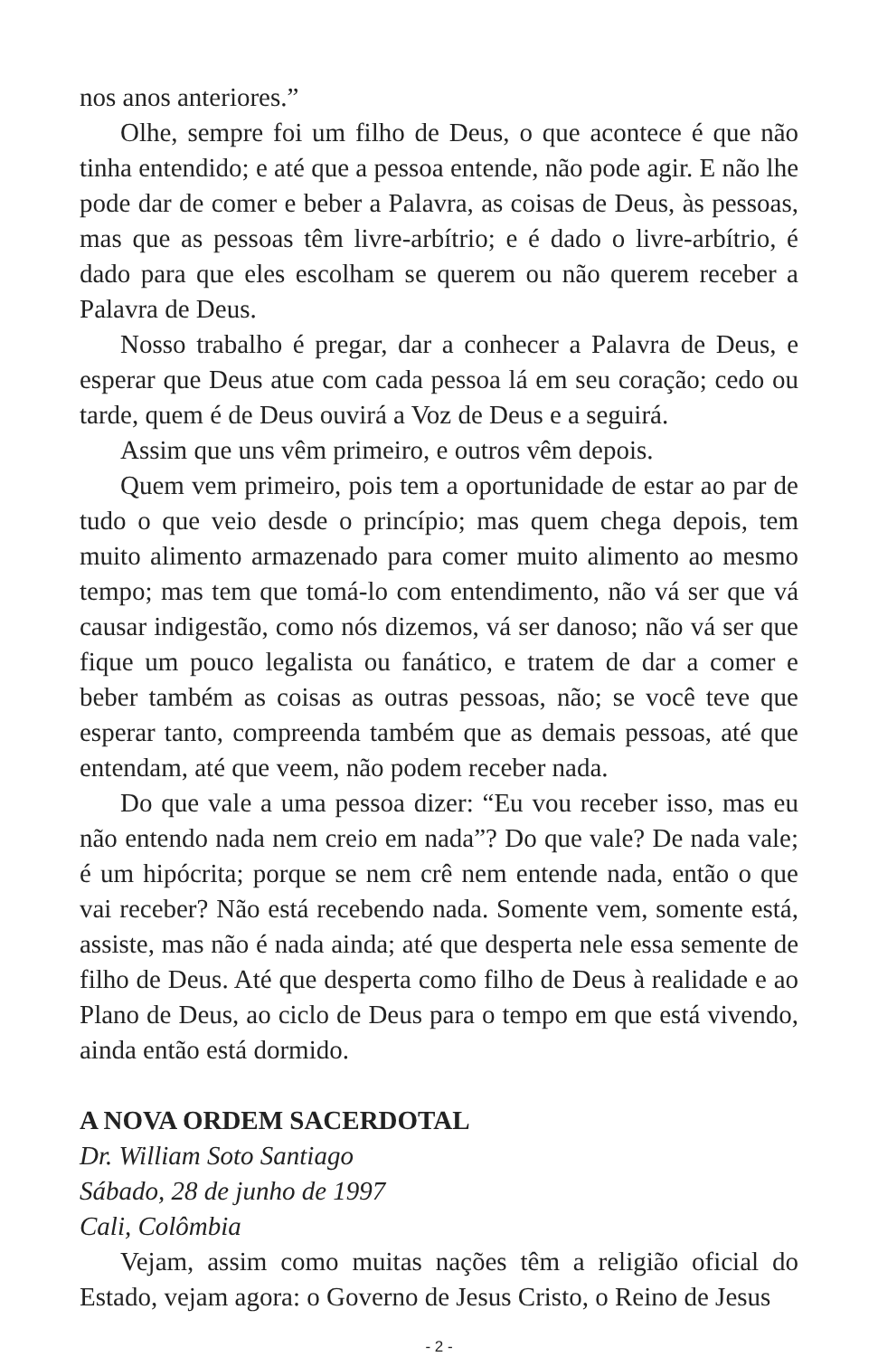nos anos anteriores.”
Olhe, sempre foi um filho de Deus, o que acontece é que não tinha entendido; e até que a pessoa entende, não pode agir. E não lhe pode dar de comer e beber a Palavra, as coisas de Deus, às pessoas, mas que as pessoas têm livre-arbítrio; e é dado o livre-arbítrio, é dado para que eles escolham se querem ou não querem receber a Palavra de Deus.
Nosso trabalho é pregar, dar a conhecer a Palavra de Deus, e esperar que Deus atue com cada pessoa lá em seu coração; cedo ou tarde, quem é de Deus ouvirá a Voz de Deus e a seguirá.
Assim que uns vêm primeiro, e outros vêm depois.
Quem vem primeiro, pois tem a oportunidade de estar ao par de tudo o que veio desde o princípio; mas quem chega depois, tem muito alimento armazenado para comer muito alimento ao mesmo tempo; mas tem que tomá-lo com entendimento, não vá ser que vá causar indigestão, como nós dizemos, vá ser danoso; não vá ser que fique um pouco legalista ou fanático, e tratem de dar a comer e beber também as coisas as outras pessoas, não; se você teve que esperar tanto, compreenda também que as demais pessoas, até que entendam, até que veem, não podem receber nada.
Do que vale a uma pessoa dizer: “Eu vou receber isso, mas eu não entendo nada nem creio em nada”? Do que vale? De nada vale; é um hipócrita; porque se nem crê nem entende nada, então o que vai receber? Não está recebendo nada. Somente vem, somente está, assiste, mas não é nada ainda; até que desperta nele essa semente de filho de Deus. Até que desperta como filho de Deus à realidade e ao Plano de Deus, ao ciclo de Deus para o tempo em que está vivendo, ainda então está dormido.
A NOVA ORDEM SACERDOTAL
Dr. William Soto Santiago
Sábado, 28 de junho de 1997
Cali, Colômbia
Vejam, assim como muitas nações têm a religião oficial do Estado, vejam agora: o Governo de Jesus Cristo, o Reino de Jesus
- 2 -